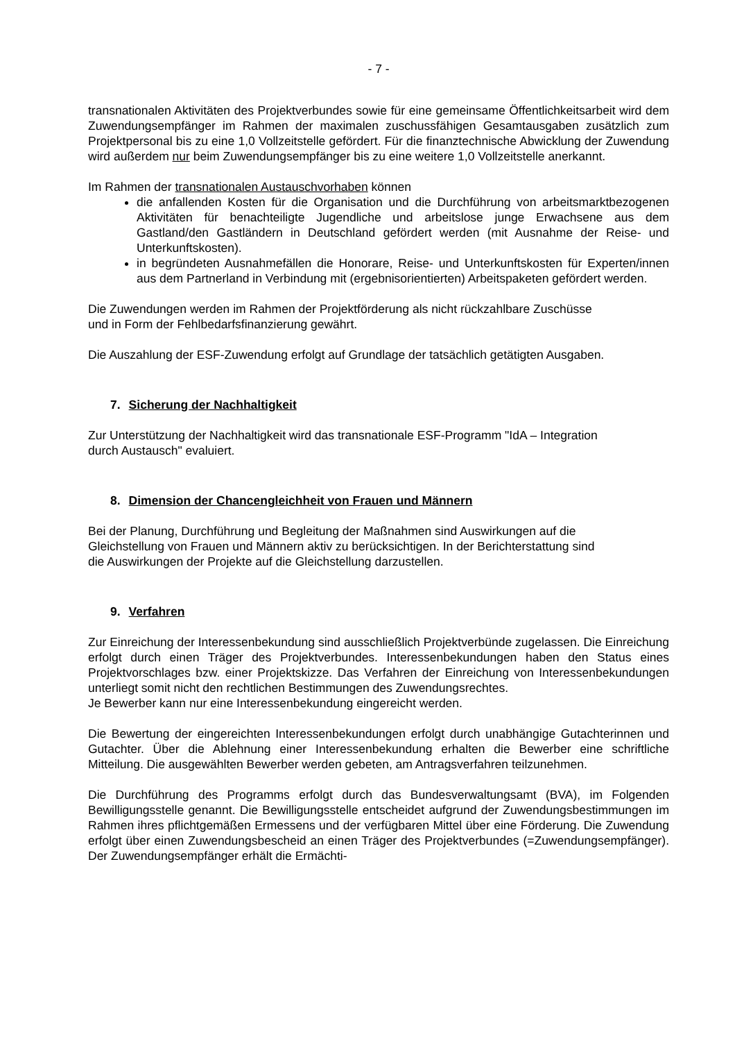- 7 -
transnationalen Aktivitäten des Projektverbundes sowie für eine gemeinsame Öffentlichkeitsarbeit wird dem Zuwendungsempfänger im Rahmen der maximalen zuschussfähigen Gesamtausgaben zusätzlich zum Projektpersonal bis zu eine 1,0 Vollzeitstelle gefördert. Für die finanztechnische Abwicklung der Zuwendung wird außerdem nur beim Zuwendungsempfänger bis zu eine weitere 1,0 Vollzeitstelle anerkannt.
Im Rahmen der transnationalen Austauschvorhaben können
die anfallenden Kosten für die Organisation und die Durchführung von arbeitsmarktbezogenen Aktivitäten für benachteiligte Jugendliche und arbeitslose junge Erwachsene aus dem Gastland/den Gastländern in Deutschland gefördert werden (mit Ausnahme der Reise- und Unterkunftskosten).
in begründeten Ausnahmefällen die Honorare, Reise- und Unterkunftskosten für Experten/innen aus dem Partnerland in Verbindung mit (ergebnisorientierten) Arbeitspaketen gefördert werden.
Die Zuwendungen werden im Rahmen der Projektförderung als nicht rückzahlbare Zuschüsse
und in Form der Fehlbedarfsfinanzierung gewährt.
Die Auszahlung der ESF-Zuwendung erfolgt auf Grundlage der tatsächlich getätigten Ausgaben.
7. Sicherung der Nachhaltigkeit
Zur Unterstützung der Nachhaltigkeit wird das transnationale ESF-Programm "IdA – Integration
durch Austausch" evaluiert.
8. Dimension der Chancengleichheit von Frauen und Männern
Bei der Planung, Durchführung und Begleitung der Maßnahmen sind Auswirkungen auf die
Gleichstellung von Frauen und Männern aktiv zu berücksichtigen. In der Berichterstattung sind
die Auswirkungen der Projekte auf die Gleichstellung darzustellen.
9. Verfahren
Zur Einreichung der Interessenbekundung sind ausschließlich Projektverbünde zugelassen. Die Einreichung erfolgt durch einen Träger des Projektverbundes. Interessenbekundungen haben den Status eines Projektvorschlages bzw. einer Projektskizze. Das Verfahren der Einreichung von Interessenbekundungen unterliegt somit nicht den rechtlichen Bestimmungen des Zuwendungsrechtes.
Je Bewerber kann nur eine Interessenbekundung eingereicht werden.
Die Bewertung der eingereichten Interessenbekundungen erfolgt durch unabhängige Gutachterinnen und Gutachter. Über die Ablehnung einer Interessenbekundung erhalten die Bewerber eine schriftliche Mitteilung. Die ausgewählten Bewerber werden gebeten, am Antragsverfahren teilzunehmen.
Die Durchführung des Programms erfolgt durch das Bundesverwaltungsamt (BVA), im Folgenden Bewilligungsstelle genannt. Die Bewilligungsstelle entscheidet aufgrund der Zuwendungsbestimmungen im Rahmen ihres pflichtgemäßen Ermessens und der verfügbaren Mittel über eine Förderung. Die Zuwendung erfolgt über einen Zuwendungsbescheid an einen Träger des Projektverbundes (=Zuwendungsempfänger). Der Zuwendungsempfänger erhält die Ermächti-